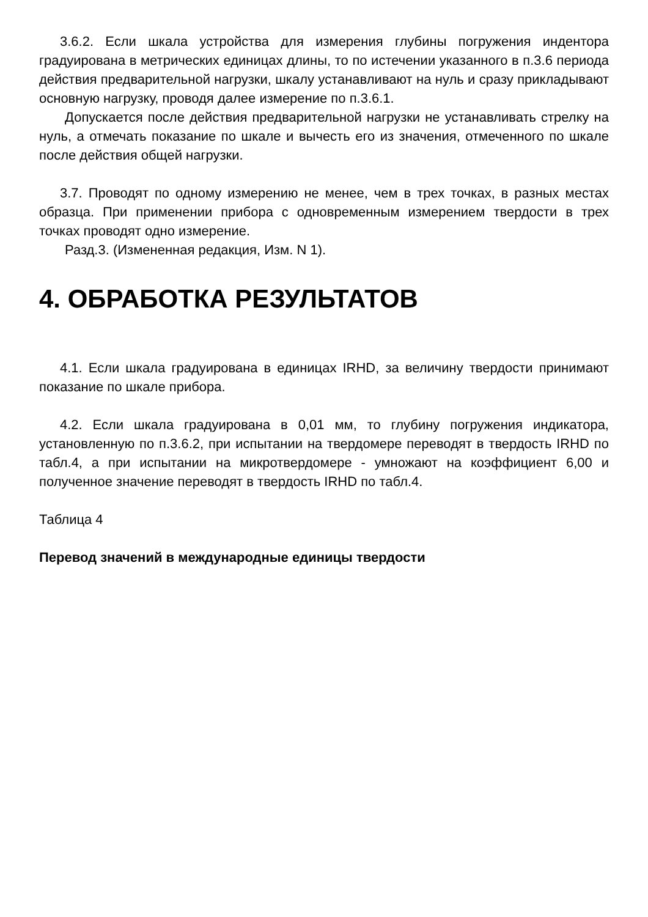3.6.2. Если шкала устройства для измерения глубины погружения индентора градуирована в метрических единицах длины, то по истечении указанного в п.3.6 периода действия предварительной нагрузки, шкалу устанавливают на нуль и сразу прикладывают основную нагрузку, проводя далее измерение по п.3.6.1.
Допускается после действия предварительной нагрузки не устанавливать стрелку на нуль, а отмечать показание по шкале и вычесть его из значения, отмеченного по шкале после действия общей нагрузки.
3.7. Проводят по одному измерению не менее, чем в трех точках, в разных местах образца. При применении прибора с одновременным измерением твердости в трех точках проводят одно измерение.
Разд.3. (Измененная редакция, Изм. N 1).
4. ОБРАБОТКА РЕЗУЛЬТАТОВ
4.1. Если шкала градуирована в единицах IRHD, за величину твердости принимают показание по шкале прибора.
4.2. Если шкала градуирована в 0,01 мм, то глубину погружения индикатора, установленную по п.3.6.2, при испытании на твердомере переводят в твердость IRHD по табл.4, а при испытании на микротвердомере - умножают на коэффициент 6,00 и полученное значение переводят в твердость IRHD по табл.4.
Таблица 4
Перевод значений в международные единицы твердости